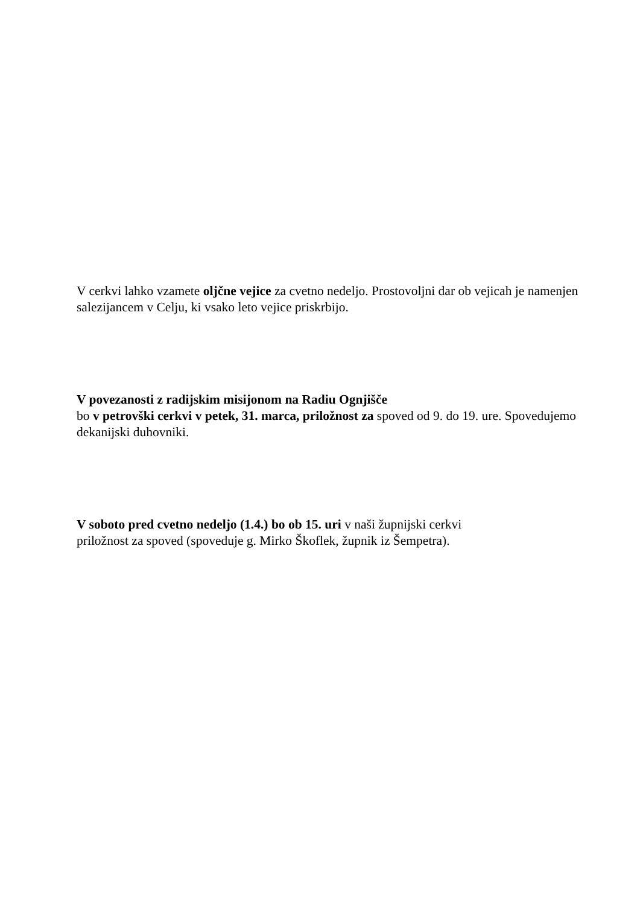V cerkvi lahko vzamete oljčne vejice za cvetno nedeljo. Prostovoljni dar ob vejicah je namenjen salezijancem v Celju, ki vsako leto vejice priskrbijo.
V povezanosti z radijskim misijonom na Radiu Ognjišče
bo v petrovški cerkvi v petek, 31. marca, priložnost za spoved od 9. do 19. ure. Spovedujemo dekanijski duhovniki.
V soboto pred cvetno nedeljo (1.4.) bo ob 15. uri v naši župnijski cerkvi
priložnost za spoved (spoveduje g. Mirko Škoflek, župnik iz Šempetra).